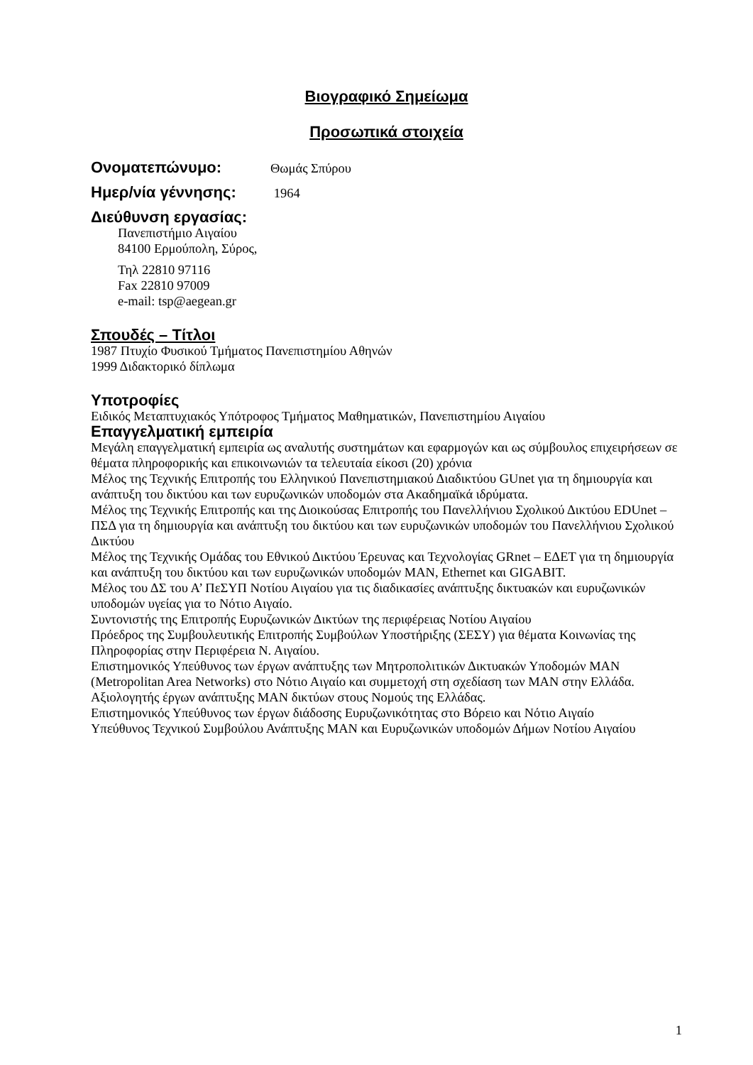Βιογραφικό Σημείωμα
Προσωπικά στοιχεία
Ονοματεπώνυμο:
Θωμάς Σπύρου
Ημερ/νία γέννησης:
1964
Διεύθυνση εργασίας:
Πανεπιστήμιο Αιγαίου
84100 Ερμούπολη, Σύρος,
Τηλ 22810 97116
Fax 22810 97009
e-mail: tsp@aegean.gr
Σπουδές – Τίτλοι
1987 Πτυχίο Φυσικού Τμήματος Πανεπιστημίου Αθηνών
1999 Διδακτορικό δίπλωμα
Υποτροφίες
Ειδικός Μεταπτυχιακός Υπότροφος Τμήματος Μαθηματικών, Πανεπιστημίου Αιγαίου
Επαγγελματική εμπειρία
Μεγάλη επαγγελματική εμπειρία ως αναλυτής συστημάτων και εφαρμογών και ως σύμβουλος επιχειρήσεων σε θέματα πληροφορικής και επικοινωνιών τα τελευταία είκοσι (20) χρόνια
Μέλος της Τεχνικής Επιτροπής του Ελληνικού Πανεπιστημιακού Διαδικτύου GUnet για τη δημιουργία και ανάπτυξη του δικτύου και των ευρυζωνικών υποδομών στα Ακαδημαϊκά ιδρύματα.
Μέλος της Τεχνικής Επιτροπής και της Διοικούσας Επιτροπής του Πανελλήνιου Σχολικού Δικτύου EDUnet – ΠΣΔ για τη δημιουργία και ανάπτυξη του δικτύου και των ευρυζωνικών υποδομών του Πανελλήνιου Σχολικού Δικτύου
Μέλος της Τεχνικής Ομάδας του Εθνικού Δικτύου Έρευνας και Τεχνολογίας GRnet – ΕΔΕΤ για τη δημιουργία και ανάπτυξη του δικτύου και των ευρυζωνικών υποδομών MAN, Ethernet και GIGABIT.
Μέλος του ΔΣ του Α’ ΠεΣΥΠ Νοτίου Αιγαίου για τις διαδικασίες ανάπτυξης δικτυακών και ευρυζωνικών υποδομών υγείας για το Νότιο Αιγαίο.
Συντονιστής της Επιτροπής Ευρυζωνικών Δικτύων της περιφέρειας Νοτίου Αιγαίου
Πρόεδρος της Συμβουλευτικής Επιτροπής Συμβούλων Υποστήριξης (ΣΕΣΥ) για θέματα Κοινωνίας της Πληροφορίας στην Περιφέρεια Ν. Αιγαίου.
Επιστημονικός Υπεύθυνος των έργων ανάπτυξης των Μητροπολιτικών Δικτυακών Υποδομών MAN (Metropolitan Area Networks) στο Νότιο Αιγαίο και συμμετοχή στη σχεδίαση των MAN στην Ελλάδα.
Αξιολογητής έργων ανάπτυξης MAN δικτύων στους Νομούς της Ελλάδας.
Επιστημονικός Υπεύθυνος των έργων διάδοσης Ευρυζωνικότητας στο Βόρειο και Νότιο Αιγαίο
Υπεύθυνος Τεχνικού Συμβούλου Ανάπτυξης MAN και Ευρυζωνικών υποδομών Δήμων Νοτίου Αιγαίου
1